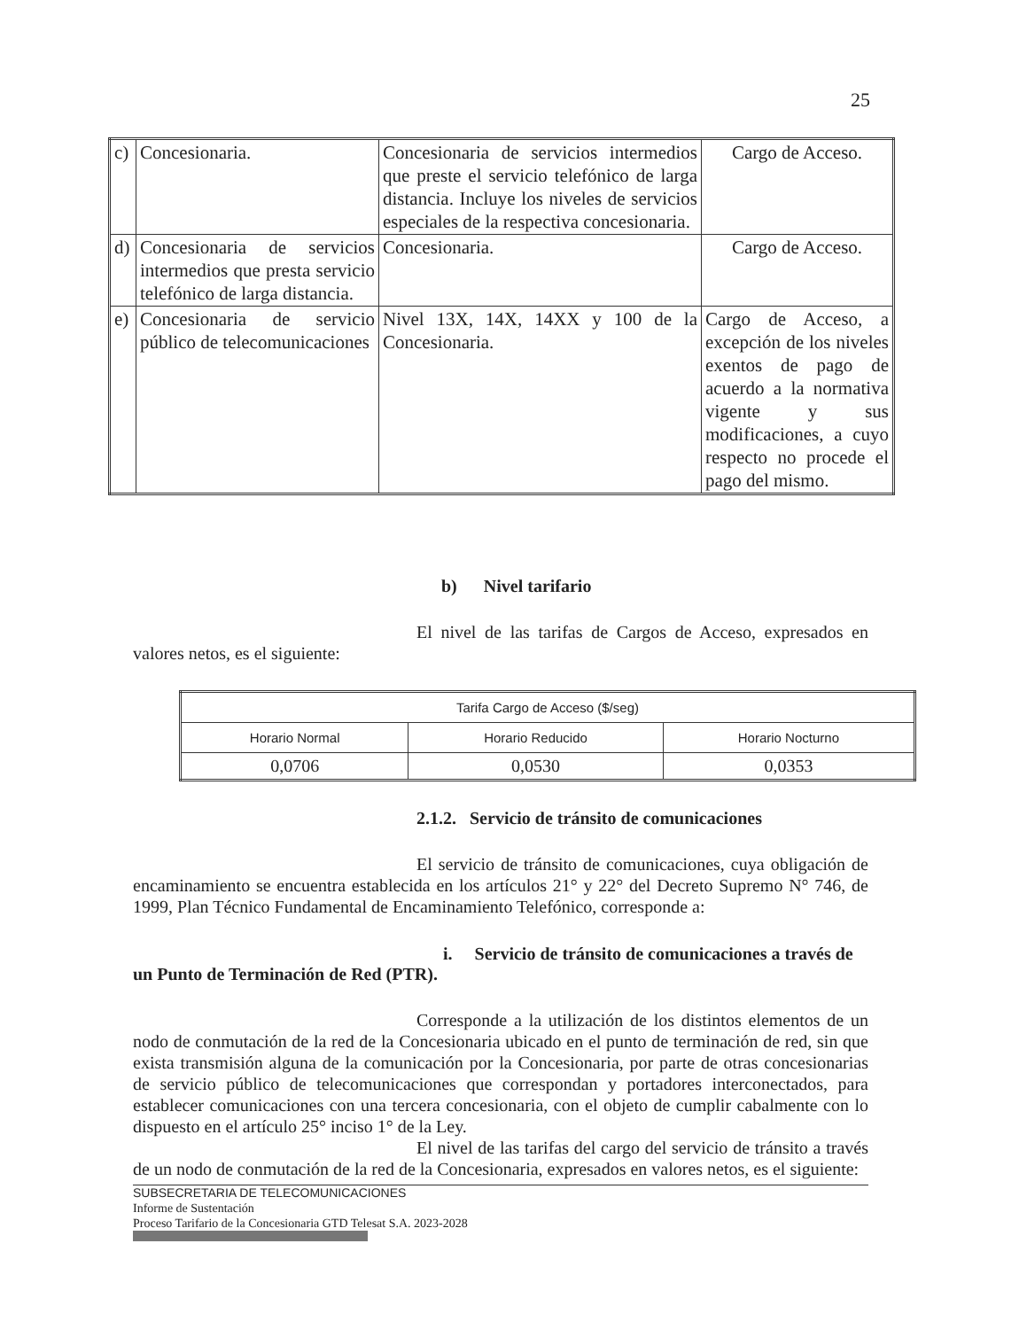25
| c) | Concesionaria. | Concesionaria de servicios intermedios que preste el servicio telefónico de larga distancia. Incluye los niveles de servicios especiales de la respectiva concesionaria. | Cargo de Acceso. |
| d) | Concesionaria de servicios intermedios que presta servicio telefónico de larga distancia. | Concesionaria. | Cargo de Acceso. |
| e) | Concesionaria de servicio público de telecomunicaciones | Nivel 13X, 14X, 14XX y 100 de la Concesionaria. | Cargo de Acceso, a excepción de los niveles exentos de pago de acuerdo a la normativa vigente y sus modificaciones, a cuyo respecto no procede el pago del mismo. |
b) Nivel tarifario
El nivel de las tarifas de Cargos de Acceso, expresados en valores netos, es el siguiente:
| Tarifa Cargo de Acceso ($/seg) | | |
| --- | --- | --- |
| Horario Normal | Horario Reducido | Horario Nocturno |
| 0,0706 | 0,0530 | 0,0353 |
2.1.2. Servicio de tránsito de comunicaciones
El servicio de tránsito de comunicaciones, cuya obligación de encaminamiento se encuentra establecida en los artículos 21° y 22° del Decreto Supremo N° 746, de 1999, Plan Técnico Fundamental de Encaminamiento Telefónico, corresponde a:
i. Servicio de tránsito de comunicaciones a través de un Punto de Terminación de Red (PTR).
Corresponde a la utilización de los distintos elementos de un nodo de conmutación de la red de la Concesionaria ubicado en el punto de terminación de red, sin que exista transmisión alguna de la comunicación por la Concesionaria, por parte de otras concesionarias de servicio público de telecomunicaciones que correspondan y portadores interconectados, para establecer comunicaciones con una tercera concesionaria, con el objeto de cumplir cabalmente con lo dispuesto en el artículo 25° inciso 1° de la Ley.
El nivel de las tarifas del cargo del servicio de tránsito a través de un nodo de conmutación de la red de la Concesionaria, expresados en valores netos, es el siguiente:
SUBSECRETARIA DE TELECOMUNICACIONES
Informe de Sustentación
Proceso Tarifario de la Concesionaria GTD Telesat S.A. 2023-2028